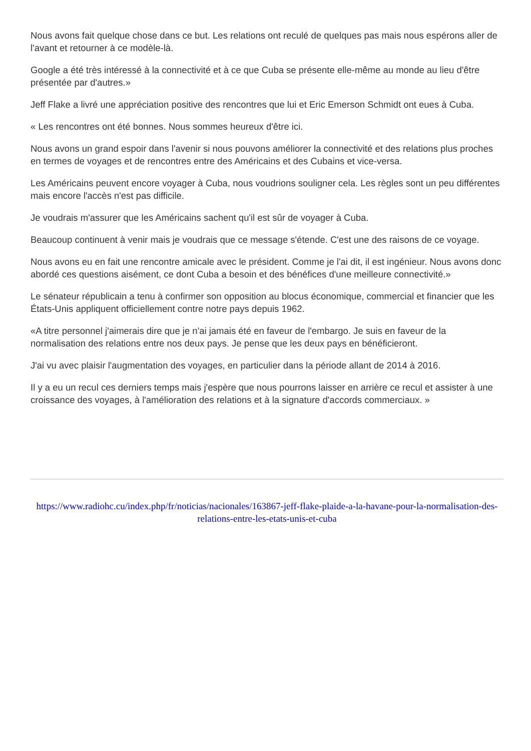Nous avons fait quelque chose dans ce but. Les relations ont reculé de quelques pas mais nous espérons aller de l'avant et retourner à ce modèle-là.
Google a été très intéressé à la connectivité et à ce que Cuba se présente elle-même au monde au lieu d'être présentée par d'autres.»
Jeff Flake a livré une appréciation positive des rencontres que lui et Eric Emerson Schmidt ont eues à Cuba.
« Les rencontres ont été bonnes. Nous sommes heureux d'être ici.
Nous avons un grand espoir dans l'avenir si nous pouvons améliorer la connectivité et des relations plus proches en termes de voyages et de rencontres entre des Américains et des Cubains et vice-versa.
Les Américains peuvent encore voyager à Cuba, nous voudrions souligner cela. Les règles sont un peu différentes mais encore l'accès n'est pas difficile.
Je voudrais m'assurer que les Américains sachent qu'il est sûr de voyager à Cuba.
Beaucoup continuent à venir mais je voudrais que ce message s'étende. C'est une des raisons de ce voyage.
Nous avons eu en fait une rencontre amicale avec le président. Comme je l'ai dit, il est ingénieur. Nous avons donc abordé ces questions aisément, ce dont Cuba a besoin et des bénéfices d'une meilleure connectivité.»
Le sénateur républicain a tenu à confirmer son opposition au blocus économique, commercial et financier que les États-Unis appliquent officiellement contre notre pays depuis 1962.
«A titre personnel j'aimerais dire que je n'ai jamais été en faveur de l'embargo. Je suis en faveur de la normalisation des relations entre nos deux pays. Je pense que les deux pays en bénéficieront.
J'ai vu avec plaisir l'augmentation des voyages, en particulier dans la période allant de 2014 à 2016.
Il y a eu un recul ces derniers temps mais j'espère que nous pourrons laisser en arrière ce recul et assister à une croissance des voyages, à l'amélioration des relations et à la signature d'accords commerciaux. »
https://www.radiohc.cu/index.php/fr/noticias/nacionales/163867-jeff-flake-plaide-a-la-havane-pour-la-normalisation-des-relations-entre-les-etats-unis-et-cuba